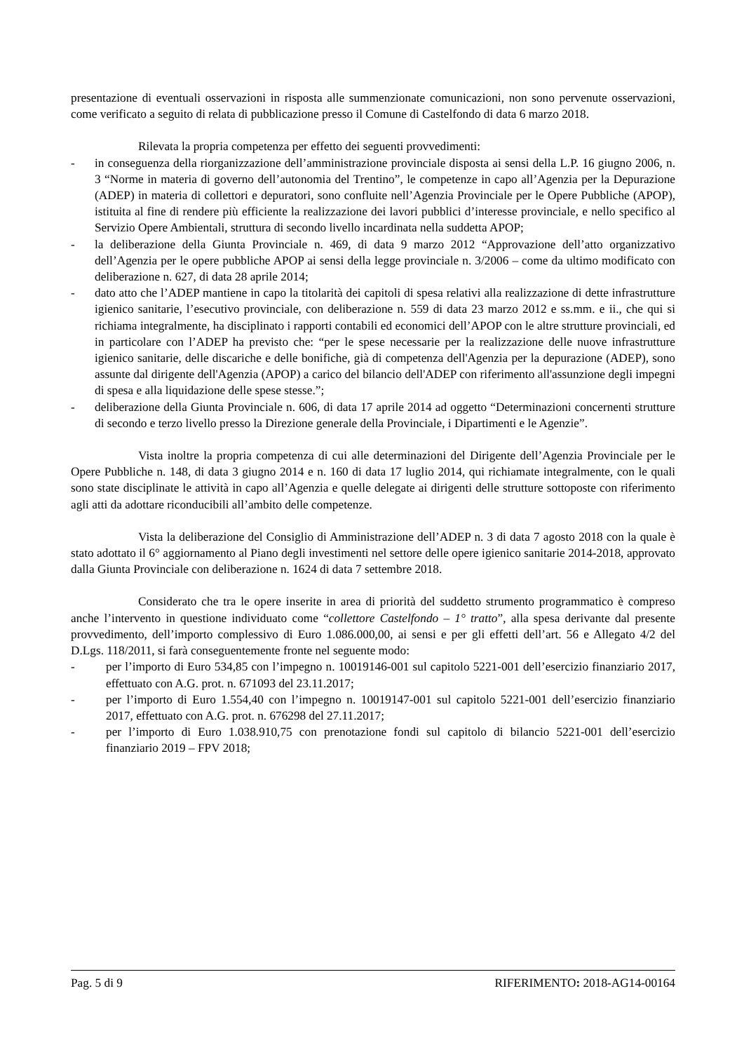presentazione di eventuali osservazioni in risposta alle summenzionate comunicazioni, non sono pervenute osservazioni, come verificato a seguito di relata di pubblicazione presso il Comune di Castelfondo di data 6 marzo 2018.
Rilevata la propria competenza per effetto dei seguenti provvedimenti:
- in conseguenza della riorganizzazione dell’amministrazione provinciale disposta ai sensi della L.P. 16 giugno 2006, n. 3 “Norme in materia di governo dell’autonomia del Trentino”, le competenze in capo all’Agenzia per la Depurazione (ADEP) in materia di collettori e depuratori, sono confluite nell’Agenzia Provinciale per le Opere Pubbliche (APOP), istituita al fine di rendere più efficiente la realizzazione dei lavori pubblici d’interesse provinciale, e nello specifico al Servizio Opere Ambientali, struttura di secondo livello incardinata nella suddetta APOP;
- la deliberazione della Giunta Provinciale n. 469, di data 9 marzo 2012 “Approvazione dell’atto organizzativo dell’Agenzia per le opere pubbliche APOP ai sensi della legge provinciale n. 3/2006 – come da ultimo modificato con deliberazione n. 627, di data 28 aprile 2014;
- dato atto che l’ADEP mantiene in capo la titolarità dei capitoli di spesa relativi alla realizzazione di dette infrastrutture igienico sanitarie, l’esecutivo provinciale, con deliberazione n. 559 di data 23 marzo 2012 e ss.mm. e ii., che qui si richiama integralmente, ha disciplinato i rapporti contabili ed economici dell’APOP con le altre strutture provinciali, ed in particolare con l’ADEP ha previsto che: “per le spese necessarie per la realizzazione delle nuove infrastrutture igienico sanitarie, delle discariche e delle bonifiche, già di competenza dell'Agenzia per la depurazione (ADEP), sono assunte dal dirigente dell'Agenzia (APOP) a carico del bilancio dell'ADEP con riferimento all'assunzione degli impegni di spesa e alla liquidazione delle spese stesse.”;
- deliberazione della Giunta Provinciale n. 606, di data 17 aprile 2014 ad oggetto “Determinazioni concernenti strutture di secondo e terzo livello presso la Direzione generale della Provinciale, i Dipartimenti e le Agenzie”.
Vista inoltre la propria competenza di cui alle determinazioni del Dirigente dell’Agenzia Provinciale per le Opere Pubbliche n. 148, di data 3 giugno 2014 e n. 160 di data 17 luglio 2014, qui richiamate integralmente, con le quali sono state disciplinate le attività in capo all’Agenzia e quelle delegate ai dirigenti delle strutture sottoposte con riferimento agli atti da adottare riconducibili all’ambito delle competenze.
Vista la deliberazione del Consiglio di Amministrazione dell’ADEP n. 3 di data 7 agosto 2018 con la quale è stato adottato il 6° aggiornamento al Piano degli investimenti nel settore delle opere igienico sanitarie 2014-2018, approvato dalla Giunta Provinciale con deliberazione n. 1624 di data 7 settembre 2018.
Considerato che tra le opere inserite in area di priorità del suddetto strumento programmatico è compreso anche l’intervento in questione individuato come “collettore Castelfondo – 1° tratto”, alla spesa derivante dal presente provvedimento, dell’importo complessivo di Euro 1.086.000,00, ai sensi e per gli effetti dell’art. 56 e Allegato 4/2 del D.Lgs. 118/2011, si farà conseguentemente fronte nel seguente modo:
- per l’importo di Euro 534,85 con l’impegno n. 10019146-001 sul capitolo 5221-001 dell’esercizio finanziario 2017, effettuato con A.G. prot. n. 671093 del 23.11.2017;
- per l’importo di Euro 1.554,40 con l’impegno n. 10019147-001 sul capitolo 5221-001 dell’esercizio finanziario 2017, effettuato con A.G. prot. n. 676298 del 27.11.2017;
- per l’importo di Euro 1.038.910,75 con prenotazione fondi sul capitolo di bilancio 5221-001 dell’esercizio finanziario 2019 – FPV 2018;
Pag. 5 di 9 RIFERIMENTO: 2018-AG14-00164